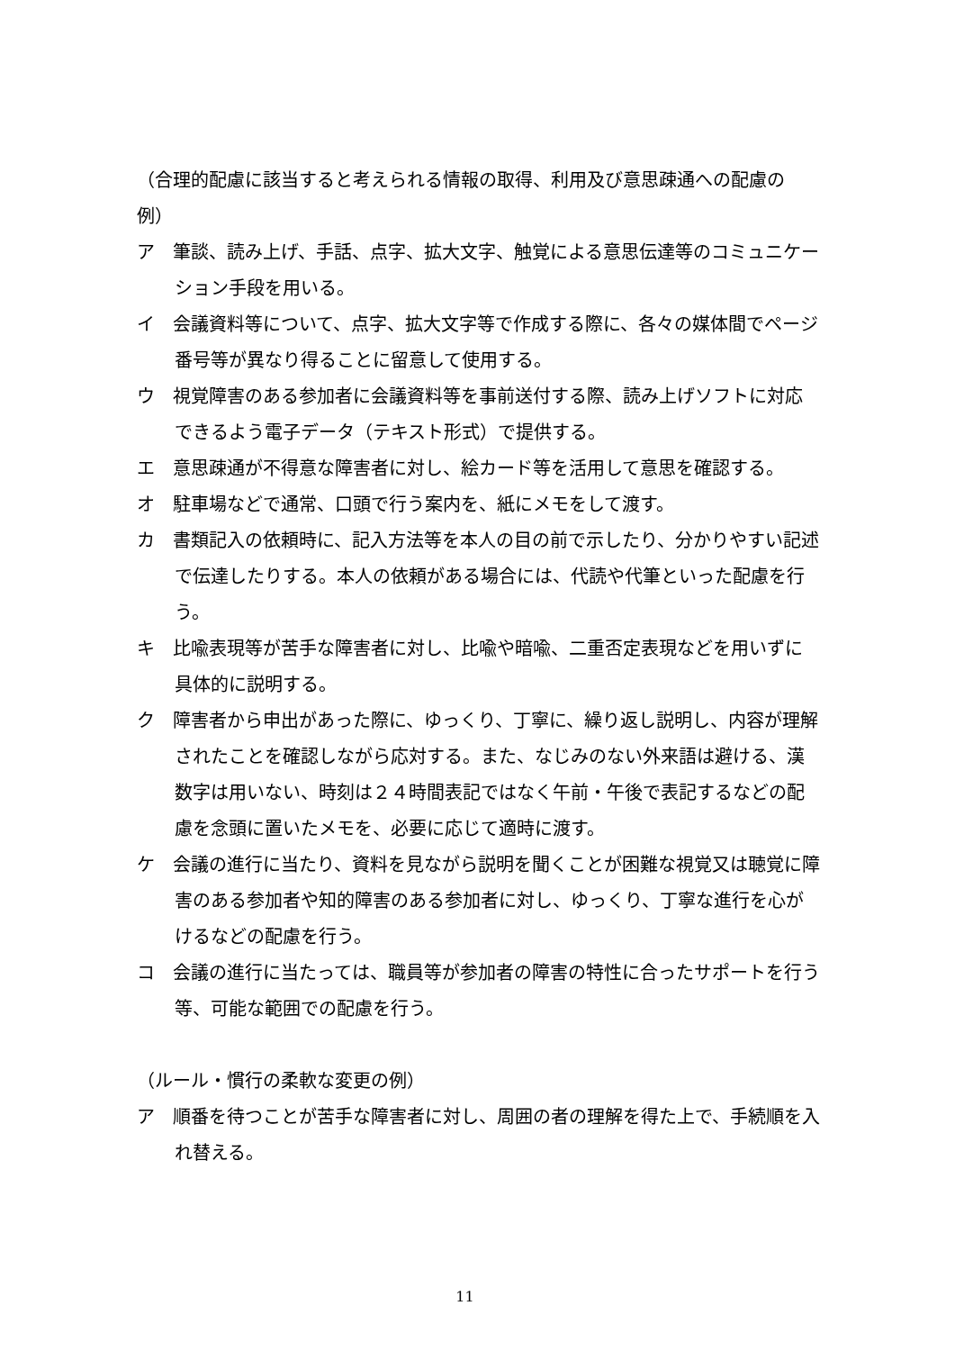（合理的配慮に該当すると考えられる情報の取得、利用及び意思疎通への配慮の例）
ア　筆談、読み上げ、手話、点字、拡大文字、触覚による意思伝達等のコミュニケーション手段を用いる。
イ　会議資料等について、点字、拡大文字等で作成する際に、各々の媒体間でページ番号等が異なり得ることに留意して使用する。
ウ　視覚障害のある参加者に会議資料等を事前送付する際、読み上げソフトに対応できるよう電子データ（テキスト形式）で提供する。
エ　意思疎通が不得意な障害者に対し、絵カード等を活用して意思を確認する。
オ　駐車場などで通常、口頭で行う案内を、紙にメモをして渡す。
カ　書類記入の依頼時に、記入方法等を本人の目の前で示したり、分かりやすい記述で伝達したりする。本人の依頼がある場合には、代読や代筆といった配慮を行う。
キ　比喩表現等が苦手な障害者に対し、比喩や暗喩、二重否定表現などを用いずに具体的に説明する。
ク　障害者から申出があった際に、ゆっくり、丁寧に、繰り返し説明し、内容が理解されたことを確認しながら応対する。また、なじみのない外来語は避ける、漢数字は用いない、時刻は２４時間表記ではなく午前・午後で表記するなどの配慮を念頭に置いたメモを、必要に応じて適時に渡す。
ケ　会議の進行に当たり、資料を見ながら説明を聞くことが困難な視覚又は聴覚に障害のある参加者や知的障害のある参加者に対し、ゆっくり、丁寧な進行を心がけるなどの配慮を行う。
コ　会議の進行に当たっては、職員等が参加者の障害の特性に合ったサポートを行う等、可能な範囲での配慮を行う。
（ルール・慣行の柔軟な変更の例）
ア　順番を待つことが苦手な障害者に対し、周囲の者の理解を得た上で、手続順を入れ替える。
11